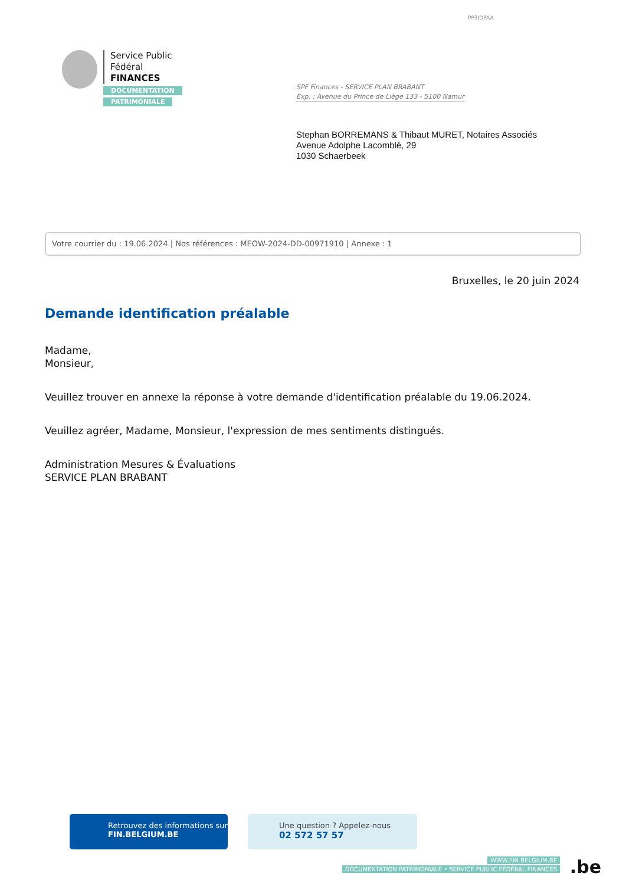PP3IDPAA
Service Public
Fédéral
FINANCES
DOCUMENTATION
PATRIMONIALE
SPF Finances - SERVICE PLAN BRABANT
Exp. : Avenue du Prince de Liège 133 - 5100 Namur
Stephan BORREMANS & Thibaut MURET, Notaires Associés
Avenue Adolphe Lacomblé, 29
1030 Schaerbeek
Votre courrier du : 19.06.2024 | Nos références : MEOW-2024-DD-00971910 | Annexe : 1
Bruxelles, le 20 juin 2024
Demande identification préalable
Madame,
Monsieur,
Veuillez trouver en annexe la réponse à votre demande d'identification préalable du 19.06.2024.
Veuillez agréer, Madame, Monsieur, l'expression de mes sentiments distingués.
Administration Mesures & Évaluations
SERVICE PLAN BRABANT
Retrouvez des informations sur
FIN.BELGIUM.BE
Une question ? Appelez-nous
02 572 57 57
WWW.FIN.BELGIUM.BE
DOCUMENTATION PATRIMONIALE • SERVICE PUBLIC FÉDÉRAL FINANCES
.be